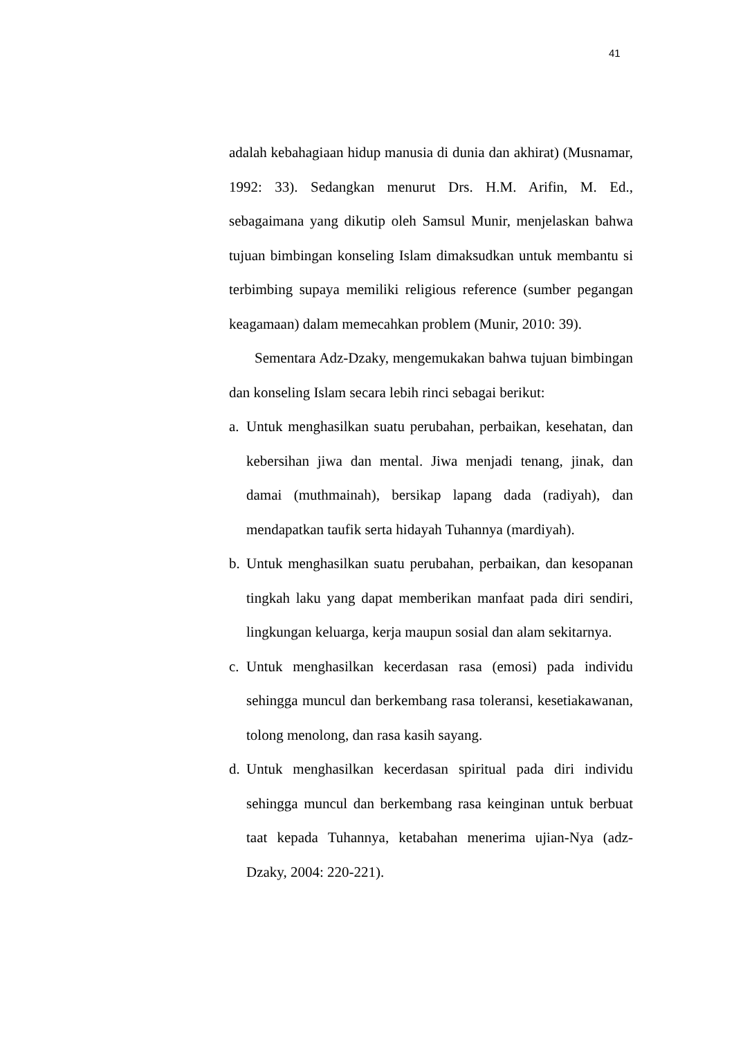41
adalah kebahagiaan hidup manusia di dunia dan akhirat) (Musnamar, 1992: 33). Sedangkan menurut Drs. H.M. Arifin, M. Ed., sebagaimana yang dikutip oleh Samsul Munir, menjelaskan bahwa tujuan bimbingan konseling Islam dimaksudkan untuk membantu si terbimbing supaya memiliki religious reference (sumber pegangan keagamaan) dalam memecahkan problem (Munir, 2010: 39).
Sementara Adz-Dzaky, mengemukakan bahwa tujuan bimbingan dan konseling Islam secara lebih rinci sebagai berikut:
a.
Untuk menghasilkan suatu perubahan, perbaikan, kesehatan, dan kebersihan jiwa dan mental. Jiwa menjadi tenang, jinak, dan damai (muthmainah), bersikap lapang dada (radiyah), dan mendapatkan taufik serta hidayah Tuhannya (mardiyah).
b.
Untuk menghasilkan suatu perubahan, perbaikan, dan kesopanan tingkah laku yang dapat memberikan manfaat pada diri sendiri, lingkungan keluarga, kerja maupun sosial dan alam sekitarnya.
c.
Untuk menghasilkan kecerdasan rasa (emosi) pada individu sehingga muncul dan berkembang rasa toleransi, kesetiakawanan, tolong menolong, dan rasa kasih sayang.
d.
Untuk menghasilkan kecerdasan spiritual pada diri individu sehingga muncul dan berkembang rasa keinginan untuk berbuat taat kepada Tuhannya, ketabahan menerima ujian-Nya (adz-Dzaky, 2004: 220-221).